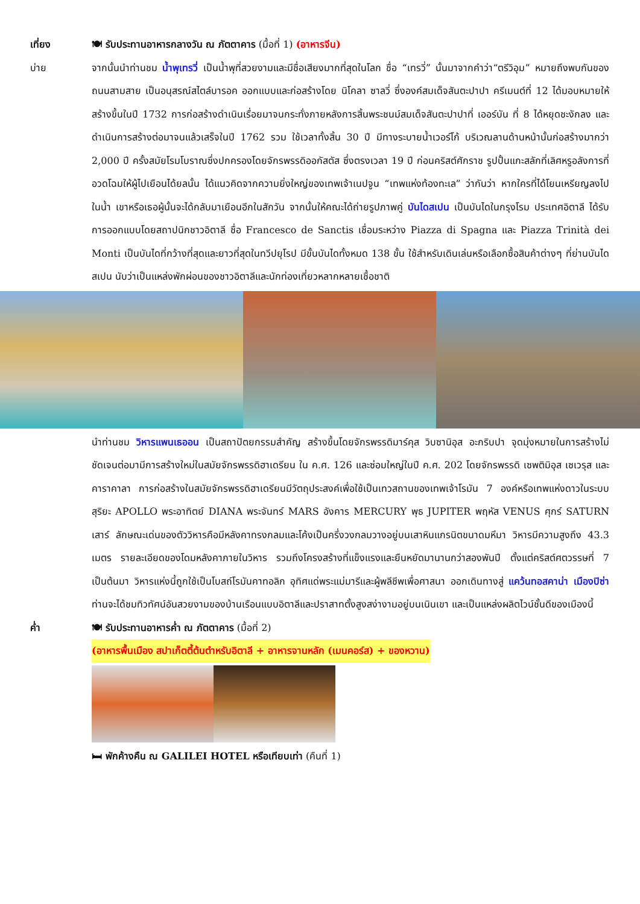เที่ยง
🍽 รับประทานอาหารกลางวัน ณ ภัตตาคาร (มื้อที่ 1) (อาหารจีน)
บ่าย
จากนั้นนำท่านชม น้ำพุเทรวี่ เป็นน้ำพุที่สวยงามและมีชื่อเสียงมากที่สุดในโลก ชื่อ “เทรวี่” นั้นมาจากคำว่า“ตรีวิอุม” หมายถึงพบกันของถนนสามสาย เป็นอนุสรณ์สไตล์บารอค ออกแบบและก่อสร้างโดย นิโคลา ซาลวี่ ซึ่งองค์สมเด็จสันตะปาปา ครีเมนต์ที่ 12 ได้มอบหมายให้สร้างขึ้นในปี 1732 การก่อสร้างดำเนินเรื่อยมาจนกระทั่งภายหลังการสิ้นพระชนม์สมเด็จสันตะปาปาที่ เออร์บัน ที่ 8 ได้หยุดชะงักลง และดำเนินการสร้างต่อมาจนแล้วเสร็จในปี 1762 รวม ใช้เวลาทั้งสิ้น 30 ปี มีทางระบายน้ำเวอร์โก้ บริเวณลานด้านหน้านั้นก่อสร้างมากว่า 2,000 ปี ครั้งสมัยโรมโบราณซึ่งปกครองโดยจักรพรรดิออกัสตัส ซึ่งตรงเวลา 19 ปี ก่อนคริสต์ศักราช รูปปั้นแกะสลักที่เลิศหรูอลังการที่อวดโฉมให้ผู้ไปเยือนได้ยลนั้น ได้แนวคิดจากความยิ่งใหญ่ของเทพเจ้าเนปจูน “เทพแห่งท้องทะเล” ว่ากันว่า หากใครที่ได้โยนเหรียญลงไปในน้ำ เขาหรือเธอผู้นั้นจะได้กลับมาเยือนอีกในสักวัน จากนั้นให้คณะได้ถ่ายรูปภาพคู่ บันไดสเปน เป็นบันไดในกรุงโรม ประเทศอิตาลี ได้รับการออกแบบโดยสถาปนิกชาวอิตาลี ชื่อ Francesco de Sanctis เชื่อมระหว่าง Piazza di Spagna และ Piazza Trinità dei Monti เป็นบันไดที่กว้างที่สุดและยาวที่สุดในทวีปยุโรป มีขั้นบันไดทั้งหมด 138 ขั้น ใช้สำหรับเดินเล่นหรือเลือกซื้อสินค้าต่างๆ ที่ย่านบันไดสเปน นับว่าเป็นแหล่งพักผ่อนของชาวอิตาลีและนักท่องเที่ยวหลากหลายเชื้อชาติ
นำท่านชม วิหารแพนเธออน เป็นสถาปัตยกรรมสำคัญ สร้างขึ้นโดยจักรพรรดิมาร์คุส วิบซานิอุส อะกริบปา จุดมุ่งหมายในการสร้างไม่ชัดเจนต่อมามีการสร้างใหม่ในสมัยจักรพรรดิฮาเดรียน ใน ค.ศ. 126 และซ่อมใหญ่ในปี ค.ศ. 202 โดยจักรพรรดิ เซพติมิอุส เซเวรุส และคาราคาลา การก่อสร้างในสมัยจักรพรรดิฮาเดรียนมีวัตถุประสงค์เพื่อใช้เป็นเทวสถานของเทพเจ้าโรมัน 7 องค์หรือเทพแห่งดาวในระบบสุริยะ APOLLO พระอาทิตย์ DIANA พระจันทร์ MARS อังคาร MERCURY พุธ JUPITER พฤหัส VENUS ศุกร์ SATURN เสาร์ ลักษณะเด่นของตัววิหารคือมีหลังคาทรงกลมและโค้งเป็นครึ่งวงกลมวางอยู่บนเสาหินแกรนิตขนาดมหึมา วิหารมีความสูงถึง 43.3 เมตร รายละเอียดของโดมหลังคาภายในวิหาร รวมถึงโครงสร้างที่แข็งแรงและยืนหยัดมานานกว่าสองพันปี ตั้งแต่คริสต์ศตวรรษที่ 7 เป็นต้นมา วิหารแห่งนี้ถูกใช้เป็นโบสถ์โรมันคาทอลิก อุทิศแด่พระแม่มารีและผู้พลีชีพเพื่อศาสนา ออกเดินทางสู่ แคว้นทอสคาน่า เมืองปิซ่า ท่านจะได้ชมทิวทัศน์อันสวยงามของบ้านเรือนแบบอิตาลีและปราสาทตั้งสูงสง่างามอยู่บนเนินเขา และเป็นแหล่งผลิตไวน์ชั้นดีของเมืองนี้
ค่ำ
🍽 รับประทานอาหารค่ำ ณ ภัตตาคาร (มื้อที่ 2)
(อาหารพื้นเมือง สปาเก็ตตี้ต้นตำหรับอิตาลี + อาหารจานหลัก (เมนคอร์ส) + ของหวาน)
🛏 พักค้างคืน ณ GALILEI HOTEL หรือเทียบเท่า (คืนที่ 1)